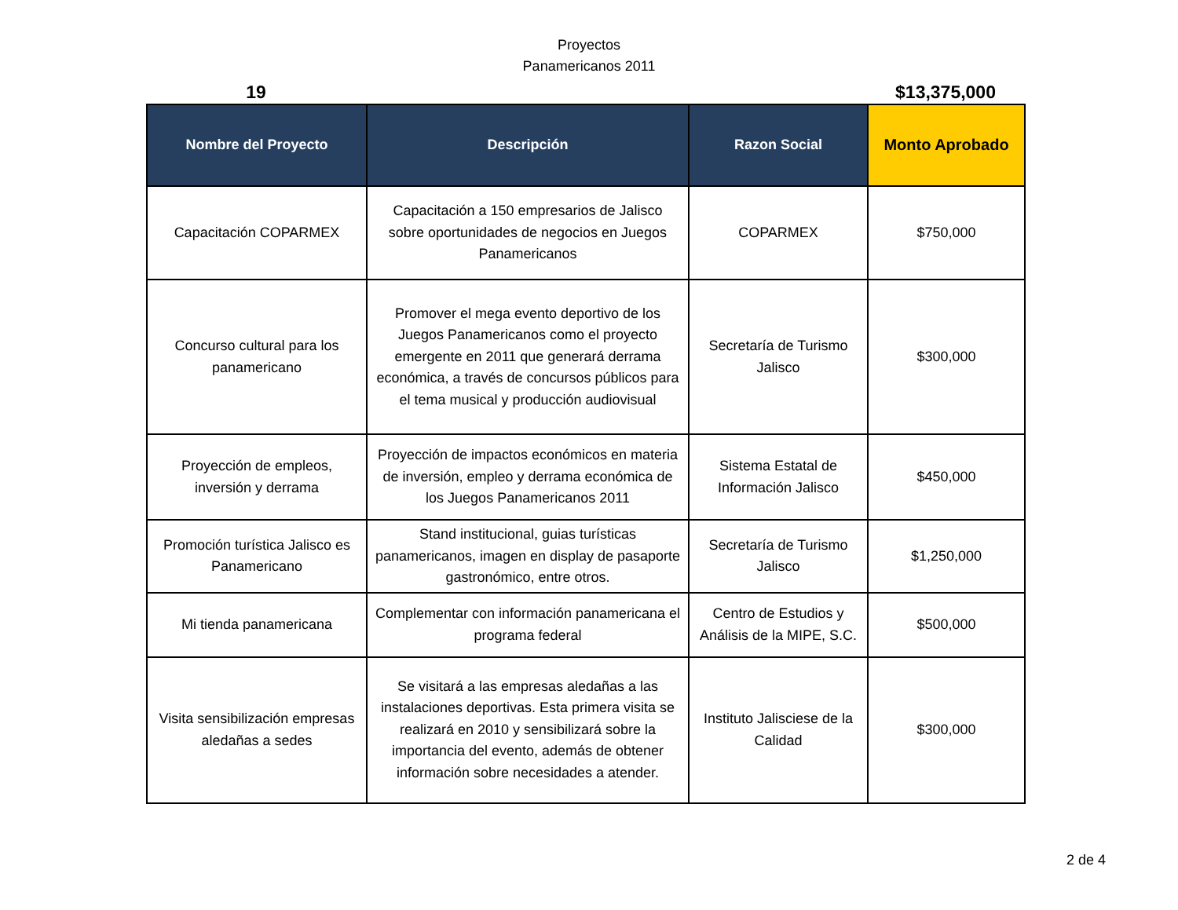Proyectos
Panamericanos 2011
19 $13,375,000
| Nombre del Proyecto | Descripción | Razon Social | Monto Aprobado |
| --- | --- | --- | --- |
| Capacitación COPARMEX | Capacitación a 150 empresarios de Jalisco sobre oportunidades de negocios en Juegos Panamericanos | COPARMEX | $750,000 |
| Concurso cultural para los panamericano | Promover el mega evento deportivo de los Juegos Panamericanos como el proyecto emergente en 2011 que generará derrama económica, a través de concursos públicos para el tema musical y producción audiovisual | Secretaría de Turismo Jalisco | $300,000 |
| Proyección de empleos, inversión y derrama | Proyección de impactos económicos en materia de inversión, empleo y derrama económica de los Juegos Panamericanos 2011 | Sistema Estatal de Información Jalisco | $450,000 |
| Promoción turística Jalisco es Panamericano | Stand institucional, guias turísticas panamericanos, imagen en display de pasaporte gastronómico, entre otros. | Secretaría de Turismo Jalisco | $1,250,000 |
| Mi tienda panamericana | Complementar con información panamericana el programa federal | Centro de Estudios y Análisis de la MIPE, S.C. | $500,000 |
| Visita sensibilización empresas aledañas a sedes | Se visitará a las empresas aledañas a las instalaciones deportivas. Esta primera visita se realizará en 2010 y sensibilizará sobre la importancia del evento, además de obtener información sobre necesidades a atender. | Instituto Jalisciese de la Calidad | $300,000 |
2 de 4